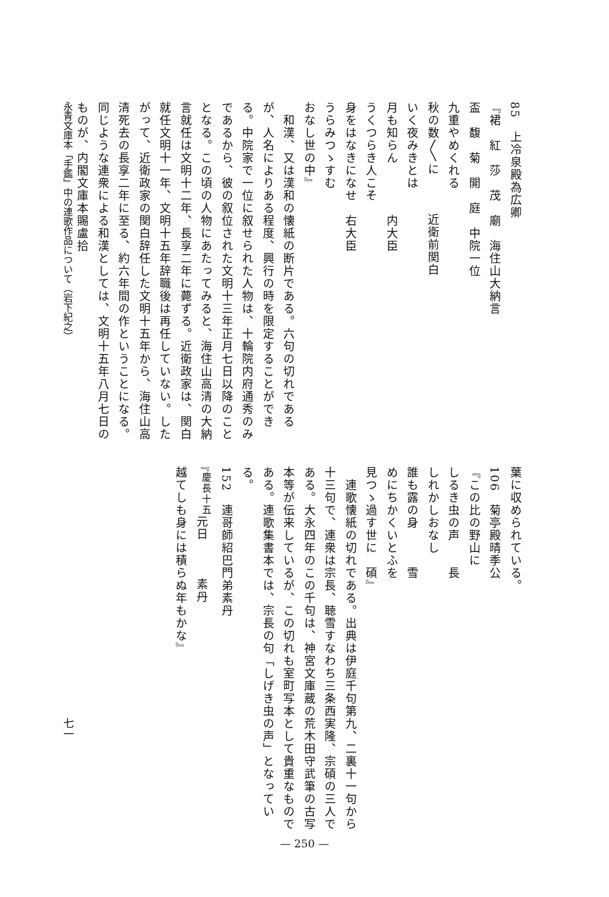85　上冷泉殿為広卿
『裙　紅　莎　茂　廟　海住山大納言
盃　馥　菊　開　庭　中院一位
九重やめくれる
秋の数〳〵に　　　近衛前関白
いく夜みきとは
月も知らん　　　　内大臣
うくつらき人こそ
身をはなきになせ　右大臣
うらみつゝすむ
おなし世の中』
　和漢、又は漢和の懐紙の断片である。六句の切れであるが、人名によりある程度、興行の時を限定することができる。中院家で一位に叙せられた人物は、十輪院内府通秀のみであるから、彼の叙位された文明十三年正月七日以降のこととなる。この頃の人物にあたってみると、海住山高清の大納言就任は文明十二年、長享二年に薨ずる。近衛政家は、関白就任文明十一年、文明十五年辞職後は再任していない。したがって、近衛政家の関白辞任した文明十五年から、海住山高清死去の長享二年に至る、約六年間の作ということになる。同じような連衆による和漢としては、文明十五年八月七日のものが、内閣文庫本賜盧拾
葉に収められている。
106　菊亭殿晴季公
『この比の野山に
しるき虫の声　　長
しれかしおなし
誰も露の身　　　雪
めにちかくいとふを
見つゝ過す世に　碩』
　連歌懐紙の切れである。出典は伊庭千句第九、二裏十一句から十三句で、連衆は宗長、聴雪すなわち三条西実隆、宗碩の三人である。大永四年のこの千句は、神宮文庫蔵の荒木田守武筆の古写本等が伝来しているが、この切れも室町写本として貴重なものである。連歌集書本では、宗長の句「しげき虫の声」となっている。
152　連哥師紹巴門弟素丹
『<sup>慶長十五</sup>元日　　　素丹
越てしも身には積らぬ年もかな』
永青文庫本「手鑑」中の連歌作品について（岩下紀之）
七一
— 250 —